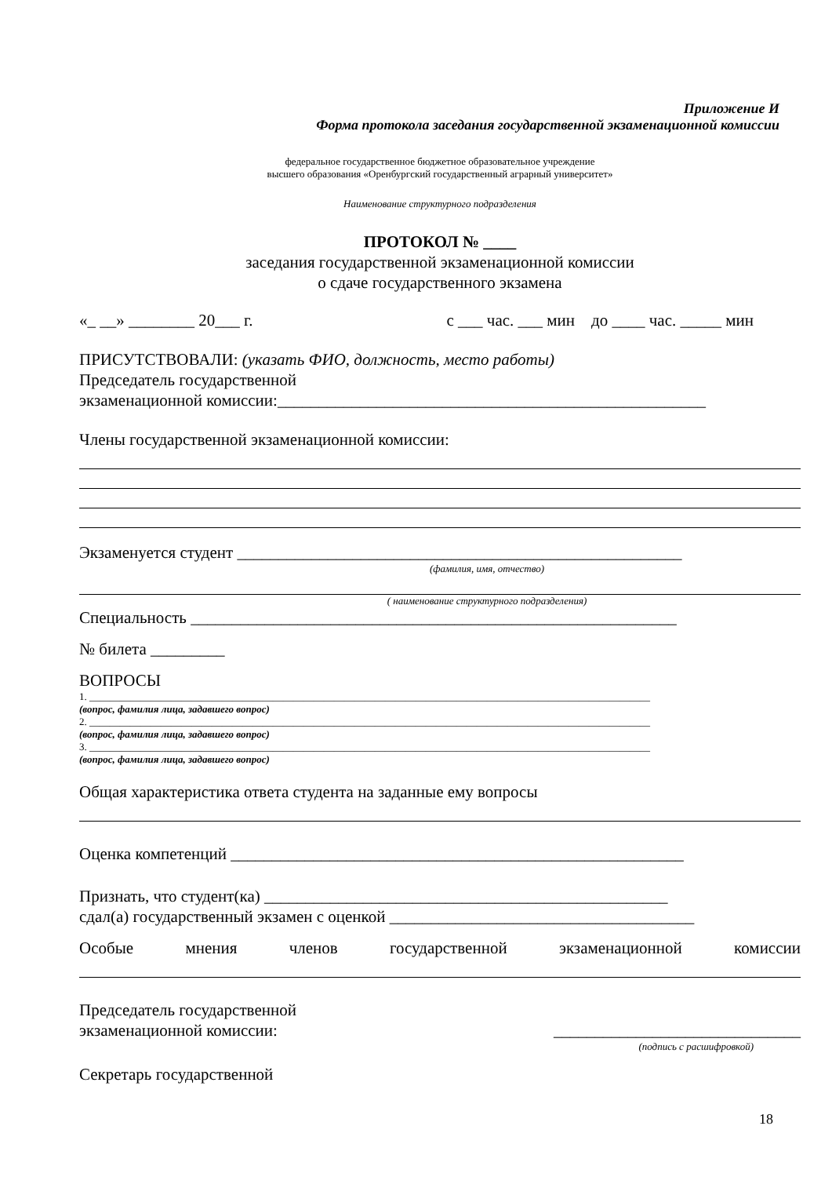Приложение И
Форма протокола заседания государственной экзаменационной комиссии
федеральное государственное бюджетное образовательное учреждение
высшего образования «Оренбургский государственный аграрный университет»
Наименование структурного подразделения
ПРОТОКОЛ № ____
заседания государственной экзаменационной комиссии
о сдаче государственного экзамена
«_ __» ________ 20___ г. с ___ час. ___ мин до ____ час. _____ мин
ПРИСУТСТВОВАЛИ: (указать ФИО, должность, место работы)
Председатель государственной
экзаменационной комиссии:____________________________________________________
Члены государственной экзаменационной комиссии:
Экзаменуется студент ______________________________________________________
(фамилия, имя, отчество)
( наименование структурного подразделения)
Специальность ___________________________________________________________
№ билета _________
ВОПРОСЫ
1. ______________________________________________________________________________________________________________
(вопрос, фамилия лица, задавшего вопрос)
2. ______________________________________________________________________________________________________________
(вопрос, фамилия лица, задавшего вопрос)
3. ______________________________________________________________________________________________________________
(вопрос, фамилия лица, задавшего вопрос)
Общая характеристика ответа студента на заданные ему вопросы
Оценка компетенций _______________________________________________________
Признать, что студент(ка) _________________________________________________
сдал(а) государственный экзамен с оценкой _____________________________________
Особые мнения членов государственной экзаменационной комиссии
Председатель государственной
экзаменационной комиссии: ______________________________
(подпись с расшифровкой)
Секретарь государственной
18